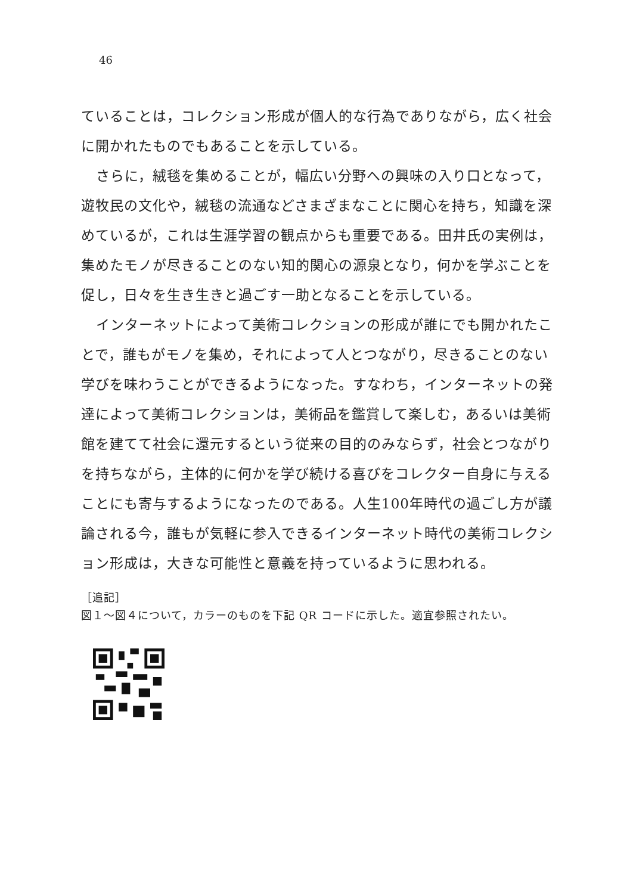46
ていることは，コレクション形成が個人的な行為でありながら，広く社会に開かれたものでもあることを示している。
さらに，絨毯を集めることが，幅広い分野への興味の入り口となって，遊牧民の文化や，絨毯の流通などさまざまなことに関心を持ち，知識を深めているが，これは生涯学習の観点からも重要である。田井氏の実例は，集めたモノが尽きることのない知的関心の源泉となり，何かを学ぶことを促し，日々を生き生きと過ごす一助となることを示している。
インターネットによって美術コレクションの形成が誰にでも開かれたことで，誰もがモノを集め，それによって人とつながり，尽きることのない学びを味わうことができるようになった。すなわち，インターネットの発達によって美術コレクションは，美術品を鑑賞して楽しむ，あるいは美術館を建てて社会に還元するという従来の目的のみならず，社会とつながりを持ちながら，主体的に何かを学び続ける喜びをコレクター自身に与えることにも寄与するようになったのである。人生100年時代の過ごし方が議論される今，誰もが気軽に参入できるインターネット時代の美術コレクション形成は，大きな可能性と意義を持っているように思われる。
［追記］
図１～図４について，カラーのものを下記 QR コードに示した。適宜参照されたい。